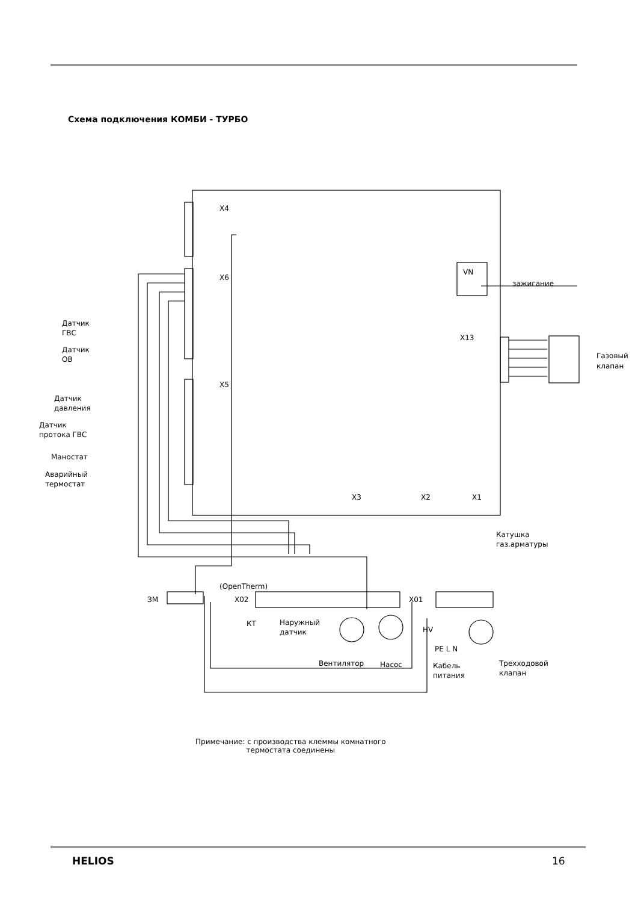Схема подключения КОМБИ - ТУРБО
X4
X6
X5
VN
зажигание
X13
Газовый
клапан
Датчик
ГВС
Датчик
ОВ
Датчик
давления
Датчик
протока ГВС
Маностат
Аварийный
термостат
X3
X2
X1
Катушка
газ.арматуры
(OpenTherm)
X02
ЗМ
X01
КТ
Наружный
датчик
Вентилятор
Насос
HV
PE L N
Кабель
питания
Трехходовой
клапан
Примечание: с производства клеммы комнатного
термостата соединены
HELIOS 16